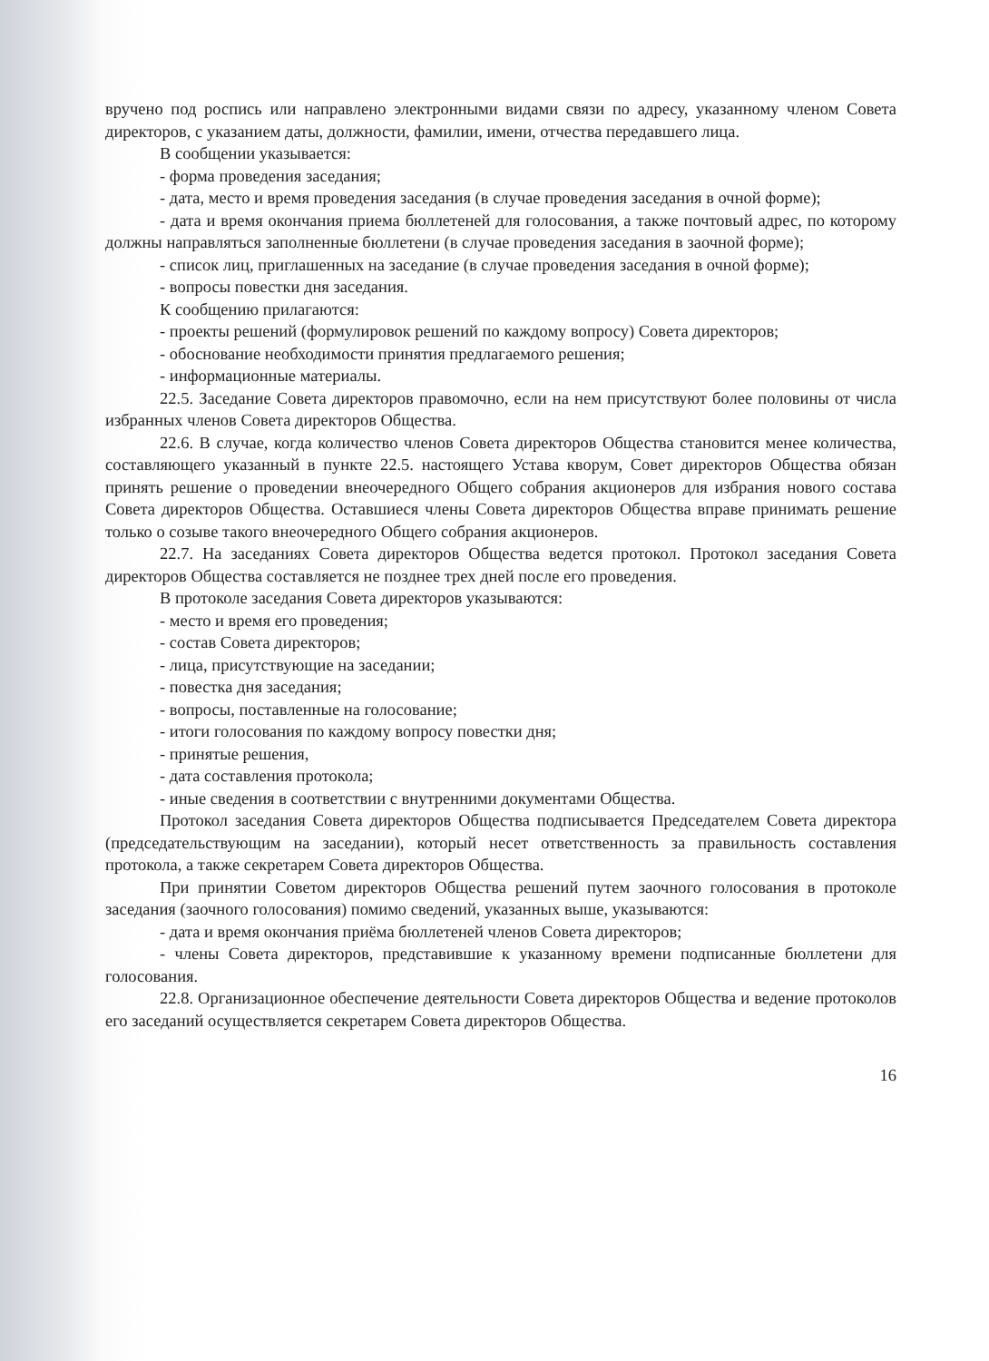вручено под роспись или направлено электронными видами связи по адресу, указанному членом Совета директоров, с указанием даты, должности, фамилии, имени, отчества передавшего лица.
В сообщении указывается:
- форма проведения заседания;
- дата, место и время проведения заседания (в случае проведения заседания в очной форме);
- дата и время окончания приема бюллетеней для голосования, а также почтовый адрес, по которому должны направляться заполненные бюллетени (в случае проведения заседания в заочной форме);
- список лиц, приглашенных на заседание (в случае проведения заседания в очной форме);
- вопросы повестки дня заседания.
К сообщению прилагаются:
- проекты решений (формулировок решений по каждому вопросу) Совета директоров;
- обоснование необходимости принятия предлагаемого решения;
- информационные материалы.
22.5. Заседание Совета директоров правомочно, если на нем присутствуют более половины от числа избранных членов Совета директоров Общества.
22.6. В случае, когда количество членов Совета директоров Общества становится менее количества, составляющего указанный в пункте 22.5. настоящего Устава кворум, Совет директоров Общества обязан принять решение о проведении внеочередного Общего собрания акционеров для избрания нового состава Совета директоров Общества. Оставшиеся члены Совета директоров Общества вправе принимать решение только о созыве такого внеочередного Общего собрания акционеров.
22.7. На заседаниях Совета директоров Общества ведется протокол. Протокол заседания Совета директоров Общества составляется не позднее трех дней после его проведения.
В протоколе заседания Совета директоров указываются:
- место и время его проведения;
- состав Совета директоров;
- лица, присутствующие на заседании;
- повестка дня заседания;
- вопросы, поставленные на голосование;
- итоги голосования по каждому вопросу повестки дня;
- принятые решения,
- дата составления протокола;
- иные сведения в соответствии с внутренними документами Общества.
Протокол заседания Совета директоров Общества подписывается Председателем Совета директора (председательствующим на заседании), который несет ответственность за правильность составления протокола, а также секретарем Совета директоров Общества.
При принятии Советом директоров Общества решений путем заочного голосования в протоколе заседания (заочного голосования) помимо сведений, указанных выше, указываются:
- дата и время окончания приёма бюллетеней членов Совета директоров;
- члены Совета директоров, представившие к указанному времени подписанные бюллетени для голосования.
22.8. Организационное обеспечение деятельности Совета директоров Общества и ведение протоколов его заседаний осуществляется секретарем Совета директоров Общества.
16